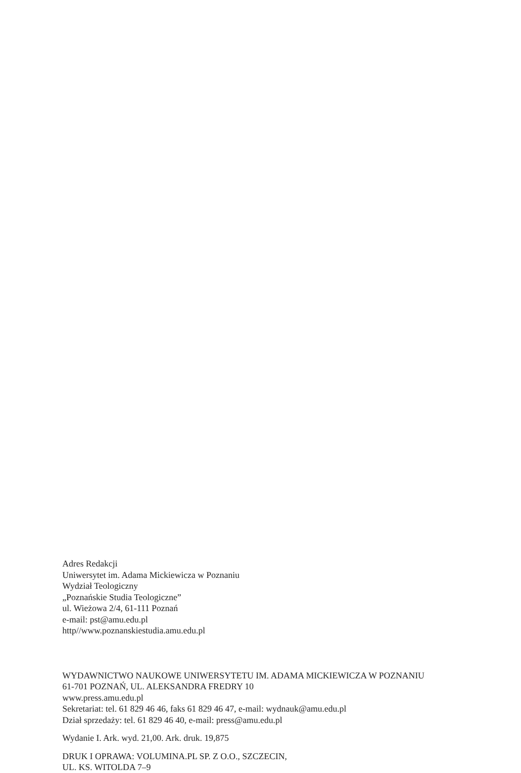Adres Redakcji
Uniwersytet im. Adama Mickiewicza w Poznaniu
Wydział Teologiczny
„Poznańskie Studia Teologiczne”
ul. Wieżowa 2/4, 61-111 Poznań
e-mail: pst@amu.edu.pl
http//www.poznanskiestudia.amu.edu.pl
WYDAWNICTWO NAUKOWE UNIWERSYTETU IM. ADAMA MICKIEWICZA W POZNANIU
61-701 POZNAŃ, UL. ALEKSANDRA FREDRY 10
www.press.amu.edu.pl
Sekretariat: tel. 61 829 46 46, faks 61 829 46 47, e-mail: wydnauk@amu.edu.pl
Dział sprzedaży: tel. 61 829 46 40, e-mail: press@amu.edu.pl
Wydanie I. Ark. wyd. 21,00. Ark. druk. 19,875
DRUK I OPRAWA: VOLUMINA.PL SP. Z O.O., SZCZECIN,
UL. KS. WITOLDA 7–9